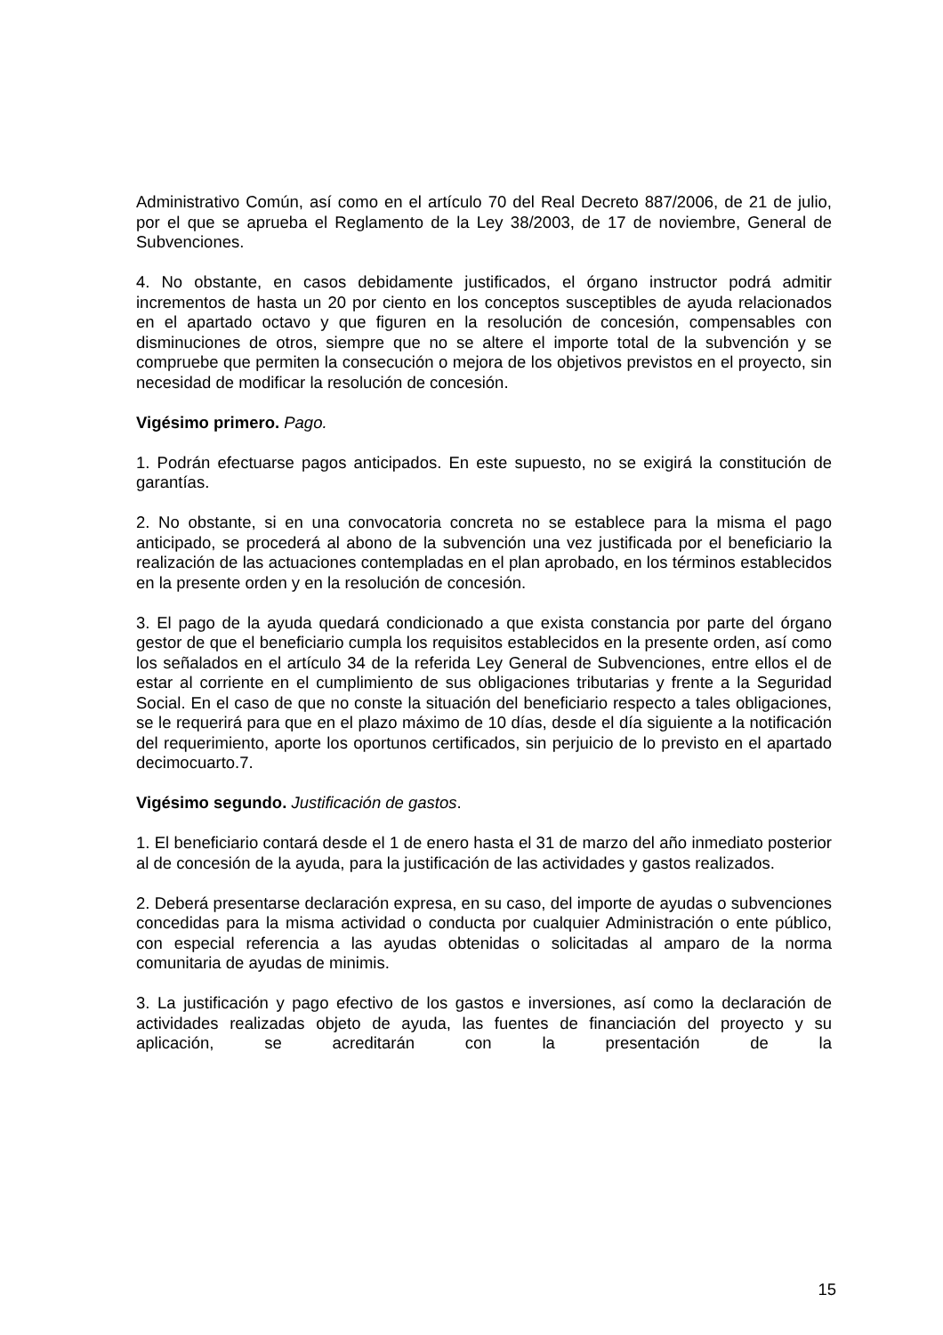Administrativo Común, así como en el artículo 70 del Real Decreto 887/2006, de 21 de julio, por el que se aprueba el Reglamento de la Ley 38/2003, de 17 de noviembre, General de Subvenciones.
4. No obstante, en casos debidamente justificados, el órgano instructor podrá admitir incrementos de hasta un 20 por ciento en los conceptos susceptibles de ayuda relacionados en el apartado octavo y que figuren en la resolución de concesión, compensables con disminuciones de otros, siempre que no se altere el importe total de la subvención y se compruebe que permiten la consecución o mejora de los objetivos previstos en el proyecto, sin necesidad de modificar la resolución de concesión.
Vigésimo primero. Pago.
1. Podrán efectuarse pagos anticipados. En este supuesto, no se exigirá la constitución de garantías.
2. No obstante, si en una convocatoria concreta no se establece para la misma el pago anticipado, se procederá al abono de la subvención una vez justificada por el beneficiario la realización de las actuaciones contempladas en el plan aprobado, en los términos establecidos en la presente orden y en la resolución de concesión.
3. El pago de la ayuda quedará condicionado a que exista constancia por parte del órgano gestor de que el beneficiario cumpla los requisitos establecidos en la presente orden, así como los señalados en el artículo 34 de la referida Ley General de Subvenciones, entre ellos el de estar al corriente en el cumplimiento de sus obligaciones tributarias y frente a la Seguridad Social. En el caso de que no conste la situación del beneficiario respecto a tales obligaciones, se le requerirá para que en el plazo máximo de 10 días, desde el día siguiente a la notificación del requerimiento, aporte los oportunos certificados, sin perjuicio de lo previsto en el apartado decimocuarto.7.
Vigésimo segundo. Justificación de gastos.
1. El beneficiario contará desde el 1 de enero hasta el 31 de marzo del año inmediato posterior al de concesión de la ayuda, para la justificación de las actividades y gastos realizados.
2. Deberá presentarse declaración expresa, en su caso, del importe de ayudas o subvenciones concedidas para la misma actividad o conducta por cualquier Administración o ente público, con especial referencia a las ayudas obtenidas o solicitadas al amparo de la norma comunitaria de ayudas de minimis.
3. La justificación y pago efectivo de los gastos e inversiones, así como la declaración de actividades realizadas objeto de ayuda, las fuentes de financiación del proyecto y su aplicación, se acreditarán con la presentación de la
15